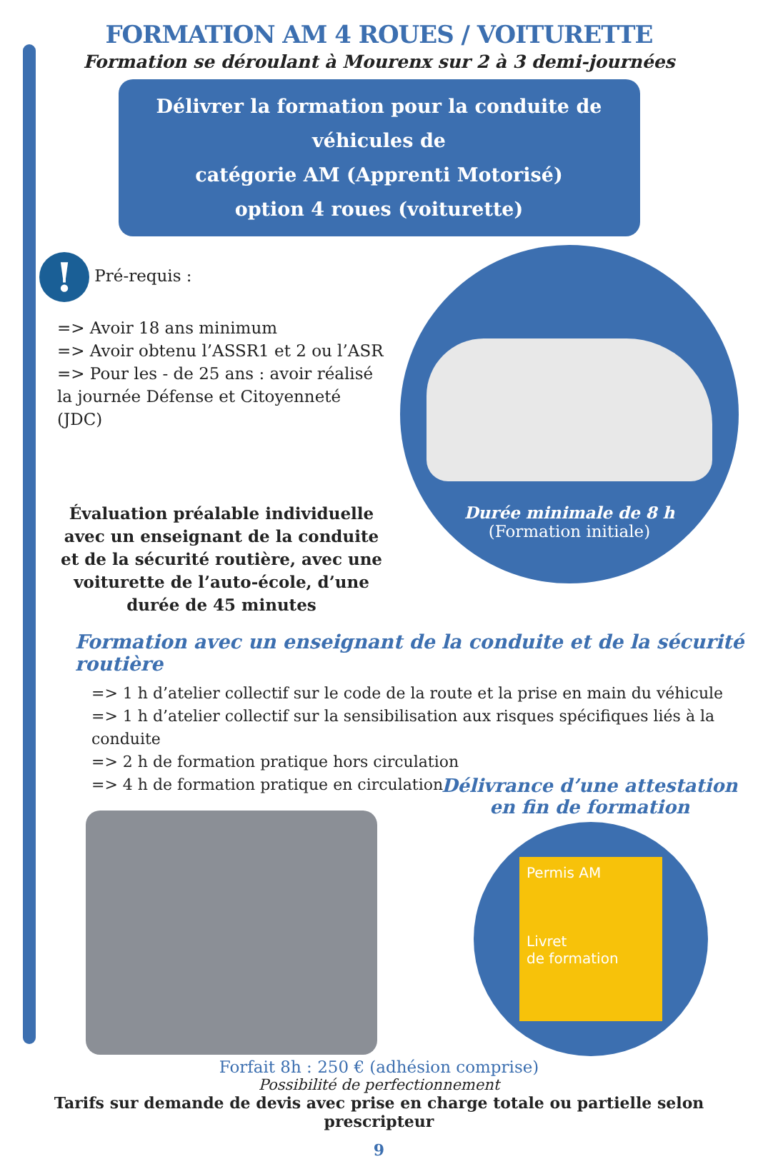FORMATION AM 4 ROUES / VOITURETTE
Formation se déroulant à Mourenx sur 2 à 3 demi-journées
Délivrer la formation pour la conduite de véhicules de
catégorie AM (Apprenti Motorisé)
option 4 roues (voiturette)
! Pré-requis :
=> Avoir 18 ans minimum
=> Avoir obtenu l’ASSR1 et 2 ou l’ASR
=> Pour les - de 25 ans : avoir réalisé
la journée Défense et Citoyenneté (JDC)
Évaluation préalable individuelle avec un enseignant de la conduite et de la sécurité routière, avec une voiturette de l’auto-école, d’une durée de 45 minutes
Durée minimale de 8 h
(Formation initiale)
Formation avec un enseignant de la conduite et de la sécurité routière
=> 1 h d’atelier collectif sur le code de la route et la prise en main du véhicule
=> 1 h d’atelier collectif sur la sensibilisation aux risques spécifiques liés à la conduite
=> 2 h de formation pratique hors circulation
=> 4 h de formation pratique en circulation
Délivrance d’une attestation
en fin de formation
Permis AM
Livret
de formation
Forfait 8h : 250 € (adhésion comprise)
Possibilité de perfectionnement
Tarifs sur demande de devis avec prise en charge totale ou partielle selon prescripteur
9